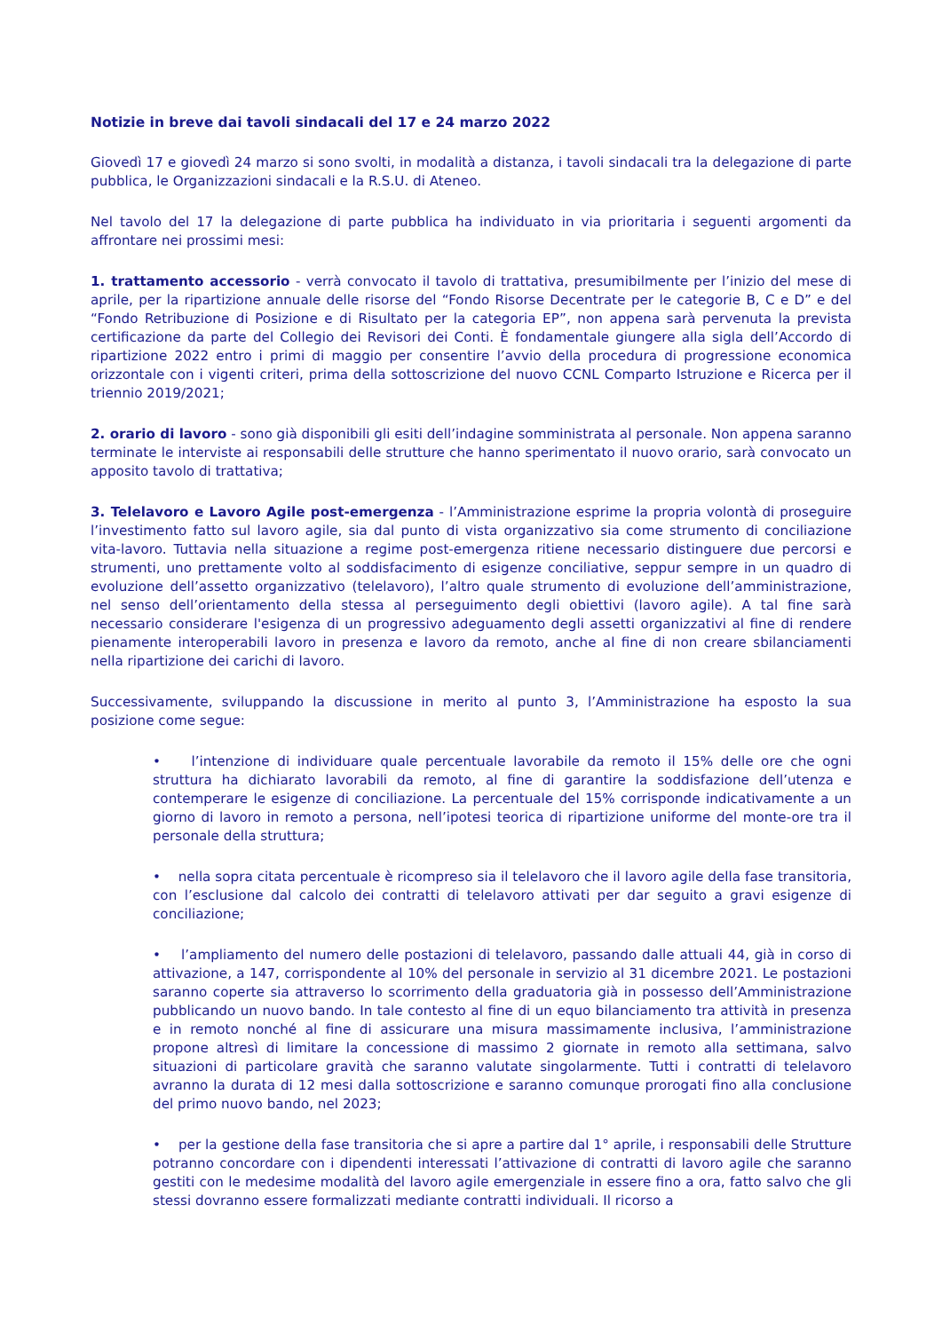Notizie in breve dai tavoli sindacali del 17 e 24 marzo 2022
Giovedì 17 e giovedì 24 marzo si sono svolti, in modalità a distanza, i tavoli sindacali tra la delegazione di parte pubblica, le Organizzazioni sindacali e la R.S.U. di Ateneo.
Nel tavolo del 17 la delegazione di parte pubblica ha individuato in via prioritaria i seguenti argomenti da affrontare nei prossimi mesi:
1. trattamento accessorio - verrà convocato il tavolo di trattativa, presumibilmente per l’inizio del mese di aprile, per la ripartizione annuale delle risorse del “Fondo Risorse Decentrate per le categorie B, C e D” e del “Fondo Retribuzione di Posizione e di Risultato per la categoria EP”, non appena sarà pervenuta la prevista certificazione da parte del Collegio dei Revisori dei Conti. È fondamentale giungere alla sigla dell’Accordo di ripartizione 2022 entro i primi di maggio per consentire l’avvio della procedura di progressione economica orizzontale con i vigenti criteri, prima della sottoscrizione del nuovo CCNL Comparto Istruzione e Ricerca per il triennio 2019/2021;
2. orario di lavoro - sono già disponibili gli esiti dell’indagine somministrata al personale. Non appena saranno terminate le interviste ai responsabili delle strutture che hanno sperimentato il nuovo orario, sarà convocato un apposito tavolo di trattativa;
3. Telelavoro e Lavoro Agile post-emergenza - l’Amministrazione esprime la propria volontà di proseguire l’investimento fatto sul lavoro agile, sia dal punto di vista organizzativo sia come strumento di conciliazione vita-lavoro. Tuttavia nella situazione a regime post-emergenza ritiene necessario distinguere due percorsi e strumenti, uno prettamente volto al soddisfacimento di esigenze conciliative, seppur sempre in un quadro di evoluzione dell’assetto organizzativo (telelavoro), l’altro quale strumento di evoluzione dell’amministrazione, nel senso dell’orientamento della stessa al perseguimento degli obiettivi (lavoro agile). A tal fine sarà necessario considerare l'esigenza di un progressivo adeguamento degli assetti organizzativi al fine di rendere pienamente interoperabili lavoro in presenza e lavoro da remoto, anche al fine di non creare sbilanciamenti nella ripartizione dei carichi di lavoro.
Successivamente, sviluppando la discussione in merito al punto 3, l’Amministrazione ha esposto la sua posizione come segue:
• l’intenzione di individuare quale percentuale lavorabile da remoto il 15% delle ore che ogni struttura ha dichiarato lavorabili da remoto, al fine di garantire la soddisfazione dell’utenza e contemperare le esigenze di conciliazione. La percentuale del 15% corrisponde indicativamente a un giorno di lavoro in remoto a persona, nell’ipotesi teorica di ripartizione uniforme del monte-ore tra il personale della struttura;
• nella sopra citata percentuale è ricompreso sia il telelavoro che il lavoro agile della fase transitoria, con l’esclusione dal calcolo dei contratti di telelavoro attivati per dar seguito a gravi esigenze di conciliazione;
• l’ampliamento del numero delle postazioni di telelavoro, passando dalle attuali 44, già in corso di attivazione, a 147, corrispondente al 10% del personale in servizio al 31 dicembre 2021. Le postazioni saranno coperte sia attraverso lo scorrimento della graduatoria già in possesso dell’Amministrazione pubblicando un nuovo bando. In tale contesto al fine di un equo bilanciamento tra attività in presenza e in remoto nonché al fine di assicurare una misura massimamente inclusiva, l’amministrazione propone altresì di limitare la concessione di massimo 2 giornate in remoto alla settimana, salvo situazioni di particolare gravità che saranno valutate singolarmente. Tutti i contratti di telelavoro avranno la durata di 12 mesi dalla sottoscrizione e saranno comunque prorogati fino alla conclusione del primo nuovo bando, nel 2023;
• per la gestione della fase transitoria che si apre a partire dal 1° aprile, i responsabili delle Strutture potranno concordare con i dipendenti interessati l’attivazione di contratti di lavoro agile che saranno gestiti con le medesime modalità del lavoro agile emergenziale in essere fino a ora, fatto salvo che gli stessi dovranno essere formalizzati mediante contratti individuali. Il ricorso a